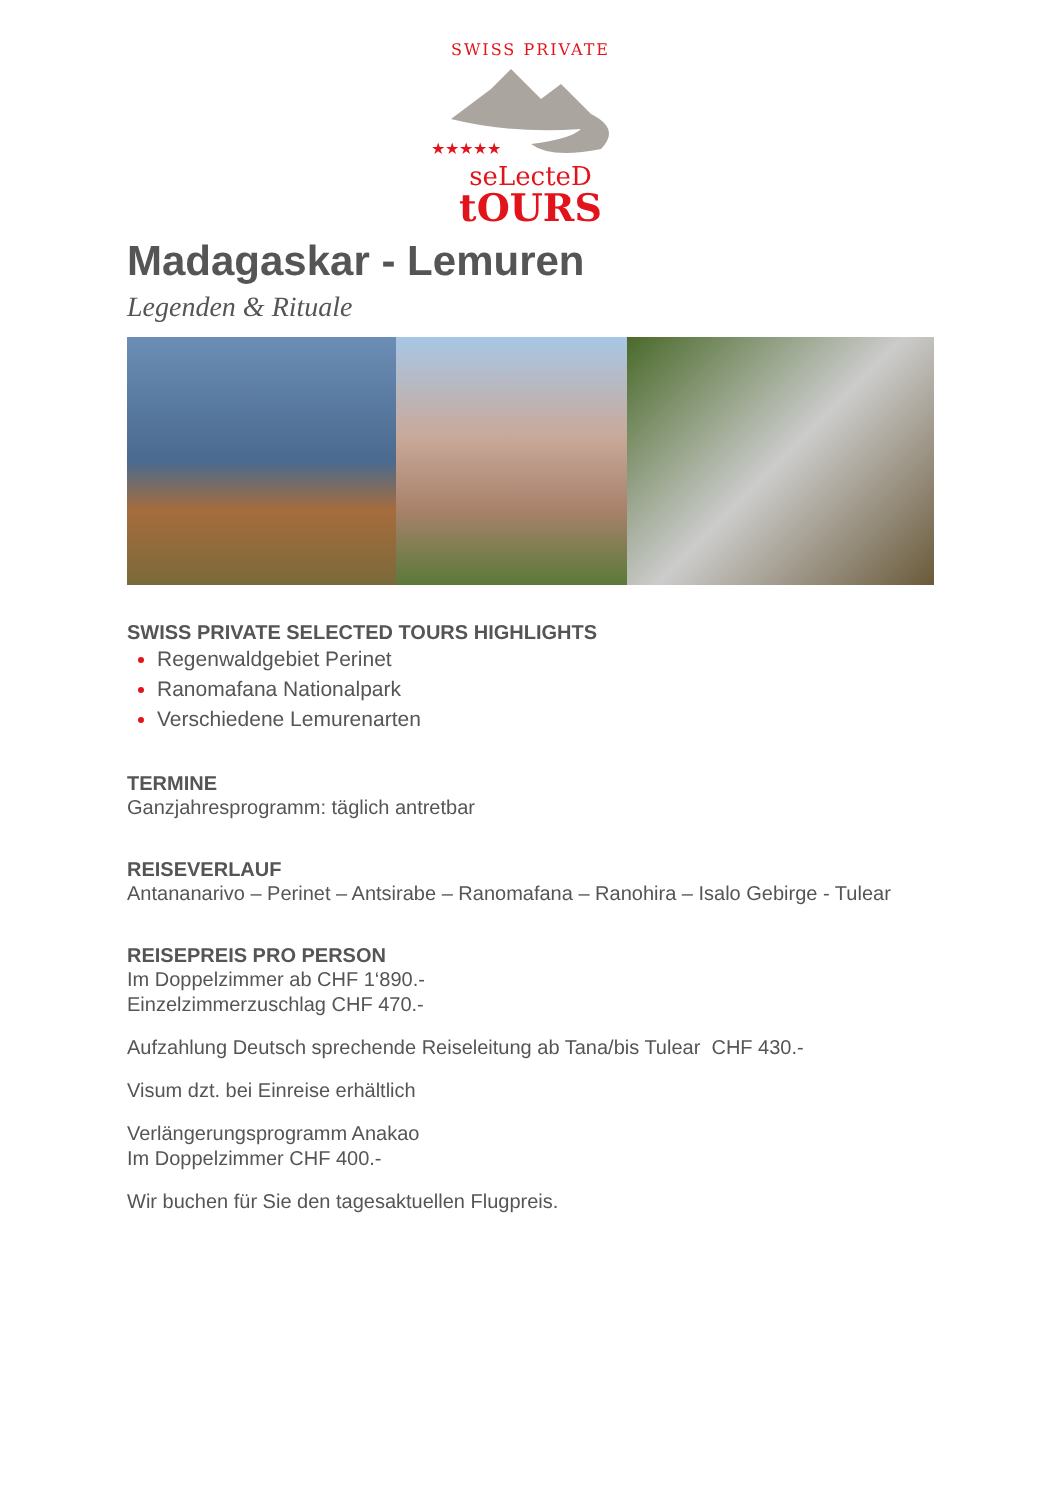SWISS PRIVATE
★★★★★
seLecteD
tOURS
Madagaskar - Lemuren
Legenden & Rituale
SWISS PRIVATE SELECTED TOURS HIGHLIGHTS
Regenwaldgebiet Perinet
Ranomafana Nationalpark
Verschiedene Lemurenarten
TERMINE
Ganzjahresprogramm: täglich antretbar
REISEVERLAUF
Antananarivo – Perinet – Antsirabe – Ranomafana – Ranohira – Isalo Gebirge - Tulear
REISEPREIS PRO PERSON
Im Doppelzimmer ab CHF 1‘890.-
Einzelzimmerzuschlag CHF 470.-
Aufzahlung Deutsch sprechende Reiseleitung ab Tana/bis Tulear CHF 430.-
Visum dzt. bei Einreise erhältlich
Verlängerungsprogramm Anakao
Im Doppelzimmer CHF 400.-
Wir buchen für Sie den tagesaktuellen Flugpreis.